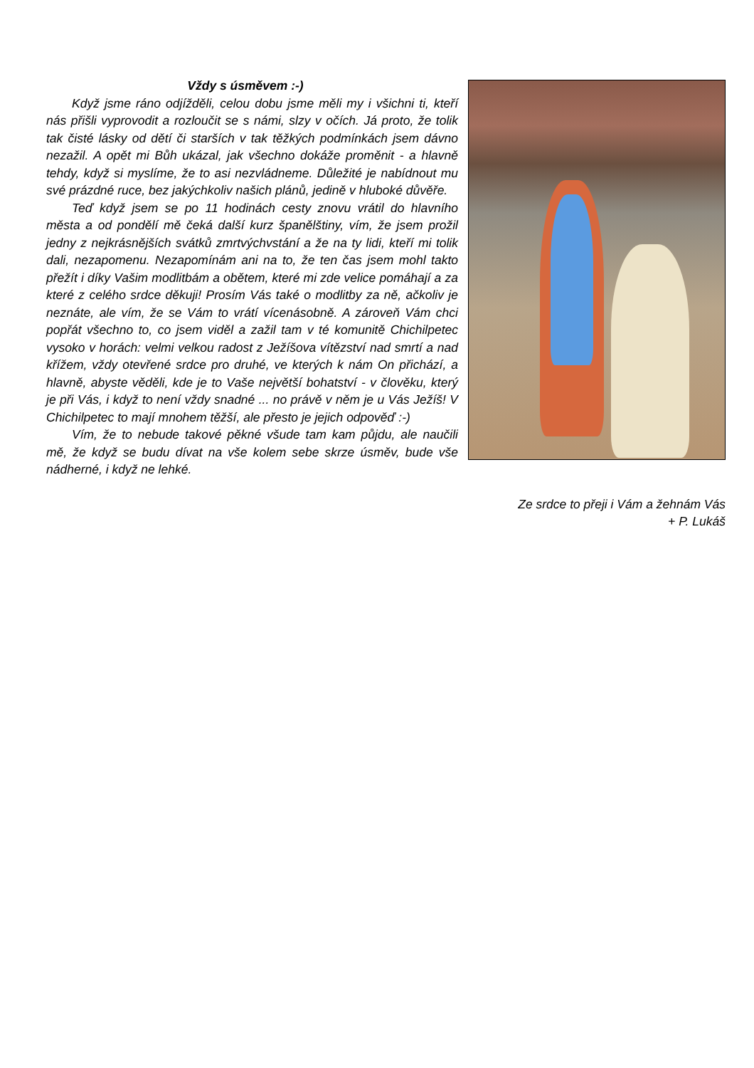Vždy s úsměvem :-)
Když jsme ráno odjížděli, celou dobu jsme měli my i všichni ti, kteří nás přišli vyprovodit a rozloučit se s námi, slzy v očích. Já proto, že tolik tak čisté lásky od dětí či starších v tak těžkých podmínkách jsem dávno nezažil. A opět mi Bůh ukázal, jak všechno dokáže proměnit - a hlavně tehdy, když si myslíme, že to asi nezvládneme. Důležité je nabídnout mu své prázdné ruce, bez jakýchkoliv našich plánů, jedině v hluboké důvěře.
Teď když jsem se po 11 hodinách cesty znovu vrátil do hlavního města a od pondělí mě čeká další kurz španělštiny, vím, že jsem prožil jedny z nejkrásnějších svátků zmrtvýchvstání a že na ty lidi, kteří mi tolik dali, nezapomenu. Nezapomínám ani na to, že ten čas jsem mohl takto přežít i díky Vašim modlitbám a obětem, které mi zde velice pomáhají a za které z celého srdce děkuji! Prosím Vás také o modlitby za ně, ačkoliv je neznáte, ale vím, že se Vám to vrátí vícenásobně. A zároveň Vám chci popřát všechno to, co jsem viděl a zažil tam v té komunitě Chichilpetec vysoko v horách: velmi velkou radost z Ježíšova vítězství nad smrtí a nad křížem, vždy otevřené srdce pro druhé, ve kterých k nám On přichází, a hlavně, abyste věděli, kde je to Vaše největší bohatství - v člověku, který je při Vás, i když to není vždy snadné ... no právě v něm je u Vás Ježíš! V Chichilpetec to mají mnohem těžší, ale přesto je jejich odpověď :-)
Vím, že to nebude takové pěkné všude tam kam půjdu, ale naučili mě, že když se budu dívat na vše kolem sebe skrze úsměv, bude vše nádherné, i když ne lehké.
Ze srdce to přeji i Vám a žehnám Vás
+ P. Lukáš